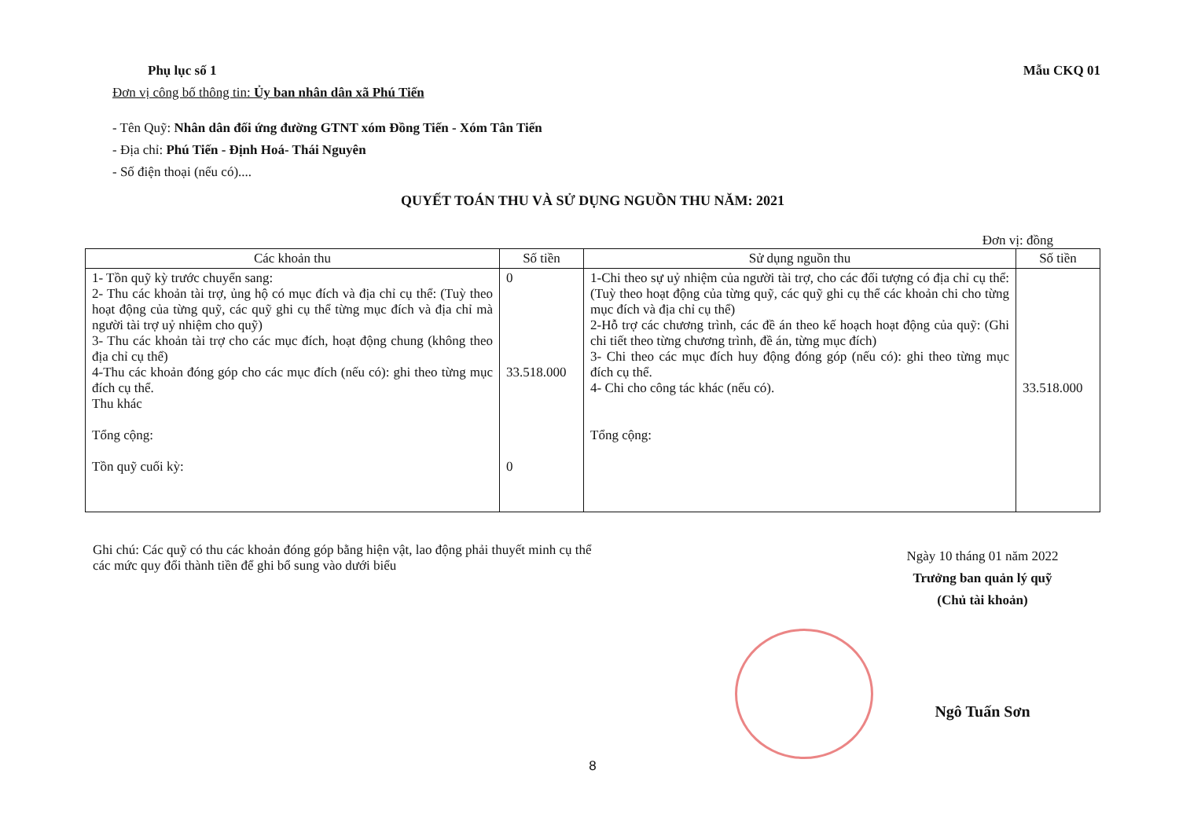Phụ lục số 1 Mẫu CKQ 01
Đơn vị công bố thông tin: Ủy ban nhân dân xã Phú Tiến
- Tên Quỹ: Nhân dân đối ứng đường GTNT xóm Đồng Tiến - Xóm Tân Tiến
- Địa chỉ: Phú Tiến - Định Hoá- Thái Nguyên
- Số điện thoại (nếu có)....
QUYẾT TOÁN THU VÀ SỬ DỤNG NGUỒN THU NĂM: 2021
Đơn vị: đồng
| Các khoản thu | Số tiền | Sử dụng nguồn thu | Số tiền |
| --- | --- | --- | --- |
| 1- Tồn quỹ kỳ trước chuyển sang: 2- Thu các khoản tài trợ, ủng hộ có mục đích và địa chỉ cụ thể: (Tuỳ theo hoạt động của từng quỹ, các quỹ ghi cụ thể từng mục đích và địa chỉ mà người tài trợ uỷ nhiệm cho quỹ) 3- Thu các khoản tài trợ cho các mục đích, hoạt động chung (không theo địa chỉ cụ thể) 4-Thu các khoản đóng góp cho các mục đích (nếu có): ghi theo từng mục đích cụ thể. Thu khác Tổng cộng: Tồn quỹ cuối kỳ: | 0 33.518.000 0 | 1-Chi theo sự uỷ nhiệm của người tài trợ, cho các đối tượng có địa chỉ cụ thể: (Tuỳ theo hoạt động của từng quỹ, các quỹ ghi cụ thể các khoản chi cho từng mục đích và địa chỉ cụ thể) 2-Hỗ trợ các chương trình, các đề án theo kế hoạch hoạt động của quỹ: (Ghi chi tiết theo từng chương trình, đề án, từng mục đích) 3- Chi theo các mục đích huy động đóng góp (nếu có): ghi theo từng mục đích cụ thể. 4- Chi cho công tác khác (nếu có). Tổng cộng: | 33.518.000 |
Ghi chú: Các quỹ có thu các khoản đóng góp bằng hiện vật, lao động phải thuyết minh cụ thể các mức quy đổi thành tiền để ghi bổ sung vào dưới biểu
Ngày 10 tháng 01 năm 2022
Trưởng ban quản lý quỹ
(Chủ tài khoản)
Ngô Tuấn Sơn
8